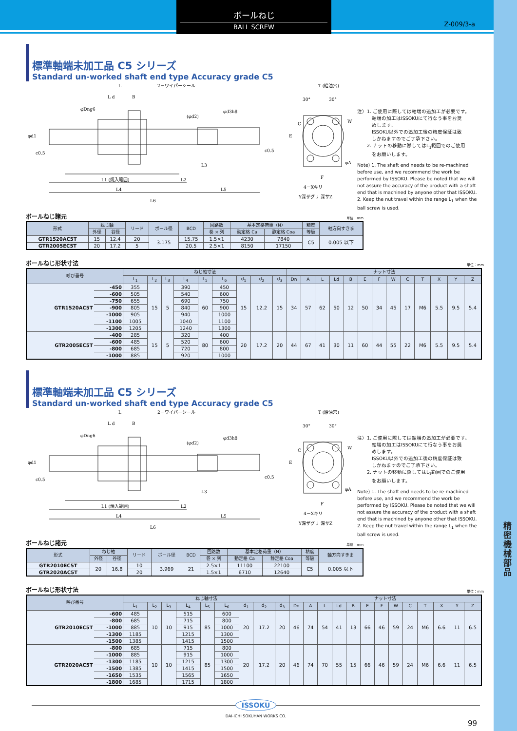ボールねじ
BALL SCREW
Z-009/3-a
標準軸端未加工品 C5 シリーズ
Standard un-worked shaft end type Accuracy grade C5
L
2－ワイパーシール
L d
B
φDng6
(φd2)
φd3h8
φd1
c0.5
c0.5
L3
L1 (焼入範囲)
L2
L4
L5
L6
T (給油穴)
30°
30°
E
C
W
φA
F
4－Xキリ
Y深ザグリ 深サZ
注）1. ご使用に際しては軸端の追加工が必要です。
　　　軸端の加工はISSOKUにて行なう事をお奨
　　　めします。
　　　ISSOKU以外での追加工後の精度保証は致
　　　しかねますのでご了承下さい。
　　2. ナットの移動に際してはL<sub>1</sub>範囲でのご使用
　　　をお願いします。
Note) 1. The shaft end needs to be re-machined before use, and we recommend the work be performed by ISSOKU. Please be noted that we will not assure the accuracy of the product with a shaft end that is machined by anyone other that ISSOKU.
2. Keep the nut travel within the range L<sub>1</sub> when the ball screw is used.
ボールねじ諸元 単位：mm
| 形式 | ねじ軸 | | リード | ボール径 | BCD | 回路数 | 基本定格荷重（N） | | 精度 | 軸方向すきま |
| --- | --- | --- | --- | --- | --- | --- | --- | --- | --- | --- |
| | 外径 | 谷径 | | | | 巻 × 列 | 動定格 Ca | 静定格 Coa | 等級 | |
| GTR1520AC5T | 15 | 12.4 | 20 | 3.175 | 15.75 | 1.5×1 | 4230 | 7840 | C5 | 0.005 以下 |
| GTR2005EC5T | 20 | 17.2 | 5 | | 20.5 | 2.5×1 | 8150 | 17150 | | |
ボールねじ形状寸法 単位：mm
| 呼び番号 | | ねじ軸寸法 | | | | | | | | | ナット寸法 | | | | | | | | | | | | |
| --- | --- | --- | --- | --- | --- | --- | --- | --- | --- | --- | --- | --- | --- | --- | --- | --- | --- | --- | --- | --- | --- | --- | --- |
| | | L<sub>1</sub> | L<sub>2</sub> | L<sub>3</sub> | L<sub>4</sub> | L<sub>5</sub> | L<sub>6</sub> | d<sub>1</sub> | d<sub>2</sub> | d<sub>3</sub> | Dn | A | L | Ld | B | E | F | W | C | T | X | Y | Z |
| GTR1520AC5T | -450 | 355 | 15 | 5 | 390 | 60 | 450 | 15 | 12.2 | 15 | 34 | 57 | 62 | 50 | 12 | 50 | 34 | 45 | 17 | M6 | 5.5 | 9.5 | 5.4 |
| | -600 | 505 | | | 540 | | 600 | | | | | | | | | | | | | | | | |
| | -750 | 655 | | | 690 | | 750 | | | | | | | | | | | | | | | | |
| | -900 | 805 | | | 840 | | 900 | | | | | | | | | | | | | | | | |
| | -1000 | 905 | | | 940 | | 1000 | | | | | | | | | | | | | | | | |
| | -1100 | 1005 | | | 1040 | | 1100 | | | | | | | | | | | | | | | | |
| | -1300 | 1205 | | | 1240 | | 1300 | | | | | | | | | | | | | | | | |
| GTR2005EC5T | -400 | 285 | 15 | 5 | 320 | 80 | 400 | 20 | 17.2 | 20 | 44 | 67 | 41 | 30 | 11 | 60 | 44 | 55 | 22 | M6 | 5.5 | 9.5 | 5.4 |
| | -600 | 485 | | | 520 | | 600 | | | | | | | | | | | | | | | | |
| | -800 | 685 | | | 720 | | 800 | | | | | | | | | | | | | | | | |
| | -1000 | 885 | | | 920 | | 1000 | | | | | | | | | | | | | | | | |
標準軸端未加工品 C5 シリーズ
Standard un-worked shaft end type Accuracy grade C5
L
2－ワイパーシール
L d
B
φDng6
(φd2)
φd3h8
φd1
c0.5
c0.5
L3
L1 (焼入範囲)
L2
L4
L5
L6
T (給油穴)
30°
30°
E
C
W
φA
F
4－Xキリ
Y深ザグリ 深サZ
注）1. ご使用に際しては軸端の追加工が必要です。
　　　軸端の加工はISSOKUにて行なう事をお奨
　　　めします。
　　　ISSOKU以外での追加工後の精度保証は致
　　　しかねますのでご了承下さい。
　　2. ナットの移動に際してはL<sub>1</sub>範囲でのご使用
　　　をお願いします。
Note) 1. The shaft end needs to be re-machined before use, and we recommend the work be performed by ISSOKU. Please be noted that we will not assure the accuracy of the product with a shaft end that is machined by anyone other that ISSOKU.
2. Keep the nut travel within the range L<sub>1</sub> when the ball screw is used.
ボールねじ諸元 単位：mm
| 形式 | ねじ軸 | | リード | ボール径 | BCD | 回路数 | 基本定格荷重（N） | | 精度 | 軸方向すきま |
| --- | --- | --- | --- | --- | --- | --- | --- | --- | --- | --- |
| | 外径 | 谷径 | | | | 巻 × 列 | 動定格 Ca | 静定格 Coa | 等級 | |
| GTR2010EC5T | 20 | 16.8 | 10 | 3.969 | 21 | 2.5×1 | 11100 | 22100 | C5 | 0.005 以下 |
| GTR2020AC5T | | | 20 | | | 1.5×1 | 6710 | 12640 | | |
ボールねじ形状寸法 単位：mm
| 呼び番号 | | ねじ軸寸法 | | | | | | | | | ナット寸法 | | | | | | | | | | | | |
| --- | --- | --- | --- | --- | --- | --- | --- | --- | --- | --- | --- | --- | --- | --- | --- | --- | --- | --- | --- | --- | --- | --- | --- |
| | | L<sub>1</sub> | L<sub>2</sub> | L<sub>3</sub> | L<sub>4</sub> | L<sub>5</sub> | L<sub>6</sub> | d<sub>1</sub> | d<sub>2</sub> | d<sub>3</sub> | Dn | A | L | Ld | B | E | F | W | C | T | X | Y | Z |
| GTR2010EC5T | -600 | 485 | 10 | 10 | 515 | 85 | 600 | 20 | 17.2 | 20 | 46 | 74 | 54 | 41 | 13 | 66 | 46 | 59 | 24 | M6 | 6.6 | 11 | 6.5 |
| | -800 | 685 | | | 715 | | 800 | | | | | | | | | | | | | | | | |
| | -1000 | 885 | | | 915 | | 1000 | | | | | | | | | | | | | | | | |
| | -1300 | 1185 | | | 1215 | | 1300 | | | | | | | | | | | | | | | | |
| | -1500 | 1385 | | | 1415 | | 1500 | | | | | | | | | | | | | | | | |
| GTR2020AC5T | -800 | 685 | 10 | 10 | 715 | 85 | 800 | 20 | 17.2 | 20 | 46 | 74 | 70 | 55 | 15 | 66 | 46 | 59 | 24 | M6 | 6.6 | 11 | 6.5 |
| | -1000 | 885 | | | 915 | | 1000 | | | | | | | | | | | | | | | | |
| | -1300 | 1185 | | | 1215 | | 1300 | | | | | | | | | | | | | | | | |
| | -1500 | 1385 | | | 1415 | | 1500 | | | | | | | | | | | | | | | | |
| | -1650 | 1535 | | | 1565 | | 1650 | | | | | | | | | | | | | | | | |
| | -1800 | 1685 | | | 1715 | | 1800 | | | | | | | | | | | | | | | | |
ISSOKU
DAI-ICHI SOKUHAN WORKS CO.
99
精密機械部品